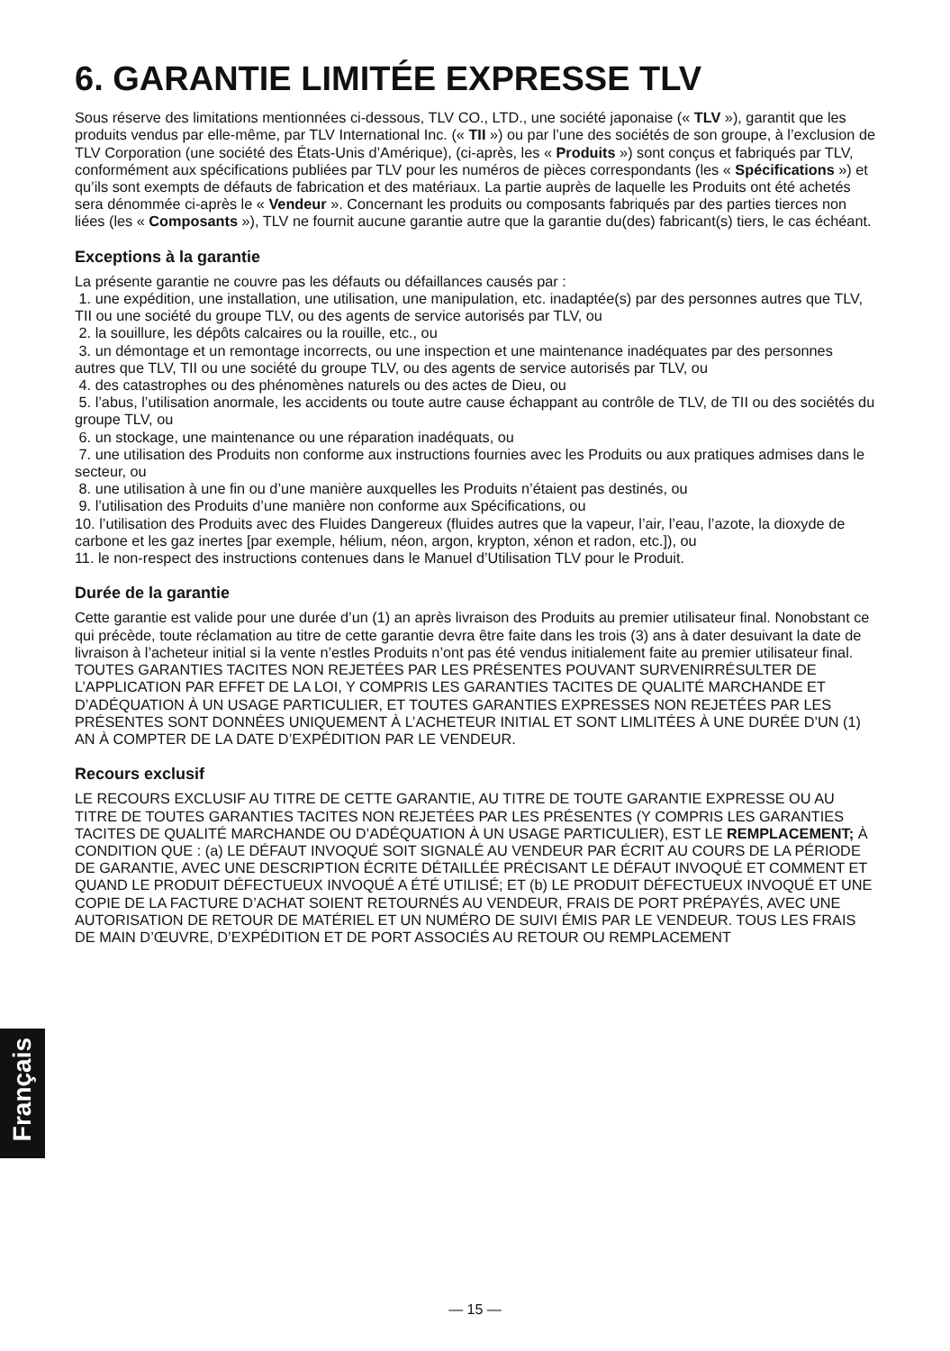6. GARANTIE LIMITÉE EXPRESSE TLV
Sous réserve des limitations mentionnées ci-dessous, TLV CO., LTD., une société japonaise (« TLV »), garantit que les produits vendus par elle-même, par TLV International Inc. (« TII ») ou par l’une des sociétés de son groupe, à l’exclusion de TLV Corporation (une société des États-Unis d’Amérique), (ci-après, les « Produits ») sont conçus et fabriqués par TLV, conformément aux spécifications publiées par TLV pour les numéros de pièces correspondants (les « Spécifications ») et qu’ils sont exempts de défauts de fabrication et des matériaux. La partie auprès de laquelle les Produits ont été achetés sera dénommée ci-après le « Vendeur ». Concernant les produits ou composants fabriqués par des parties tierces non liées (les « Composants »), TLV ne fournit aucune garantie autre que la garantie du(des) fabricant(s) tiers, le cas échéant.
Exceptions à la garantie
La présente garantie ne couvre pas les défauts ou défaillances causés par :
1. une expédition, une installation, une utilisation, une manipulation, etc. inadaptée(s) par des personnes autres que TLV, TII ou une société du groupe TLV, ou des agents de service autorisés par TLV, ou
2. la souillure, les dépôts calcaires ou la rouille, etc., ou
3. un démontage et un remontage incorrects, ou une inspection et une maintenance inadéquates par des personnes autres que TLV, TII ou une société du groupe TLV, ou des agents de service autorisés par TLV, ou
4. des catastrophes ou des phénomènes naturels ou des actes de Dieu, ou
5. l’abus, l’utilisation anormale, les accidents ou toute autre cause échappant au contrôle de TLV, de TII ou des sociétés du groupe TLV, ou
6. un stockage, une maintenance ou une réparation inadéquats, ou
7. une utilisation des Produits non conforme aux instructions fournies avec les Produits ou aux pratiques admises dans le secteur, ou
8. une utilisation à une fin ou d’une manière auxquelles les Produits n’étaient pas destinés, ou
9. l’utilisation des Produits d’une manière non conforme aux Spécifications, ou
10. l’utilisation des Produits avec des Fluides Dangereux (fluides autres que la vapeur, l’air, l’eau, l’azote, la dioxyde de carbone et les gaz inertes [par exemple, hélium, néon, argon, krypton, xénon et radon, etc.]), ou
11. le non-respect des instructions contenues dans le Manuel d’Utilisation TLV pour le Produit.
Durée de la garantie
Cette garantie est valide pour une durée d’un (1) an après livraison des Produits au premier utilisateur final. Nonobstant ce qui précède, toute réclamation au titre de cette garantie devra être faite dans les trois (3) ans à dater desuivant la date de livraison à l’acheteur initial si la vente n’estles Produits n’ont pas été vendus initialement faite au premier utilisateur final.
TOUTES GARANTIES TACITES NON REJETÉES PAR LES PRÉSENTES POUVANT SURVENIRRÉSULTER DE L’APPLICATION PAR EFFET DE LA LOI, Y COMPRIS LES GARANTIES TACITES DE QUALITÉ MARCHANDE ET D’ADÉQUATION À UN USAGE PARTICULIER, ET TOUTES GARANTIES EXPRESSES NON REJETÉES PAR LES PRÉSENTES SONT DONNÉES UNIQUEMENT À L’ACHETEUR INITIAL ET SONT LIMLITÉES À UNE DURÉE D’UN (1) AN À COMPTER DE LA DATE D’EXPÉDITION PAR LE VENDEUR.
Recours exclusif
LE RECOURS EXCLUSIF AU TITRE DE CETTE GARANTIE, AU TITRE DE TOUTE GARANTIE EXPRESSE OU AU TITRE DE TOUTES GARANTIES TACITES NON REJETÉES PAR LES PRÉSENTES (Y COMPRIS LES GARANTIES TACITES DE QUALITÉ MARCHANDE OU D’ADÉQUATION À UN USAGE PARTICULIER), EST LE REMPLACEMENT; À CONDITION QUE : (a) LE DÉFAUT INVOQUÉ SOIT SIGNALÉ AU VENDEUR PAR ÉCRIT AU COURS DE LA PÉRIODE DE GARANTIE, AVEC UNE DESCRIPTION ÉCRITE DÉTAILLÉE PRÉCISANT LE DÉFAUT INVOQUÉ ET COMMENT ET QUAND LE PRODUIT DÉFECTUEUX INVOQUÉ A ÉTÉ UTILISÉ; ET (b) LE PRODUIT DÉFECTUEUX INVOQUÉ ET UNE COPIE DE LA FACTURE D’ACHAT SOIENT RETOURNÉS AU VENDEUR, FRAIS DE PORT PRÉPAYÉS, AVEC UNE AUTORISATION DE RETOUR DE MATÉRIEL ET UN NUMÉRO DE SUIVI ÉMIS PAR LE VENDEUR. TOUS LES FRAIS DE MAIN D’ŒUVRE, D’EXPÉDITION ET DE PORT ASSOCIÉS AU RETOUR OU REMPLACEMENT
Français
— 15 —